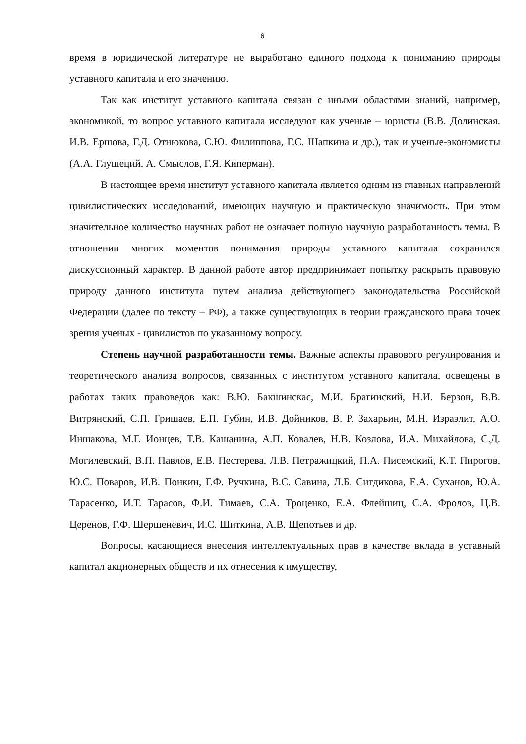6
время в юридической литературе не выработано единого подхода к пониманию природы уставного капитала и его значению.
Так как институт уставного капитала связан с иными областями знаний, например, экономикой, то вопрос уставного капитала исследуют как ученые – юристы (В.В. Долинская, И.В. Ершова, Г.Д. Отнюкова, С.Ю. Филиппова, Г.С. Шапкина и др.), так и ученые-экономисты (А.А. Глушеций, А. Смыслов, Г.Я. Киперман).
В настоящее время институт уставного капитала является одним из главных направлений цивилистических исследований, имеющих научную и практическую значимость. При этом значительное количество научных работ не означает полную научную разработанность темы. В отношении многих моментов понимания природы уставного капитала сохранился дискуссионный характер. В данной работе автор предпринимает попытку раскрыть правовую природу данного института путем анализа действующего законодательства Российской Федерации (далее по тексту – РФ), а также существующих в теории гражданского права точек зрения ученых - цивилистов по указанному вопросу.
Степень научной разработанности темы. Важные аспекты правового регулирования и теоретического анализа вопросов, связанных с институтом уставного капитала, освещены в работах таких правоведов как: В.Ю. Бакшинскас, М.И. Брагинский, Н.И. Берзон, В.В. Витрянский, С.П. Гришаев, Е.П. Губин, И.В. Дойников, В. Р. Захарьин, М.Н. Израэлит, А.О. Иншакова, М.Г. Ионцев, Т.В. Кашанина, А.П. Ковалев, Н.В. Козлова, И.А. Михайлова, С.Д. Могилевский, В.П. Павлов, Е.В. Пестерева, Л.В. Петражицкий, П.А. Писемский, К.Т. Пирогов, Ю.С. Поваров, И.В. Понкин, Г.Ф. Ручкина, В.С. Савина, Л.Б. Ситдикова, Е.А. Суханов, Ю.А. Тарасенко, И.Т. Тарасов, Ф.И. Тимаев, С.А. Троценко, Е.А. Флейшиц, С.А. Фролов, Ц.В. Церенов, Г.Ф. Шершеневич, И.С. Шиткина, А.В. Щепотьев и др.
Вопросы, касающиеся внесения интеллектуальных прав в качестве вклада в уставный капитал акционерных обществ и их отнесения к имуществу,